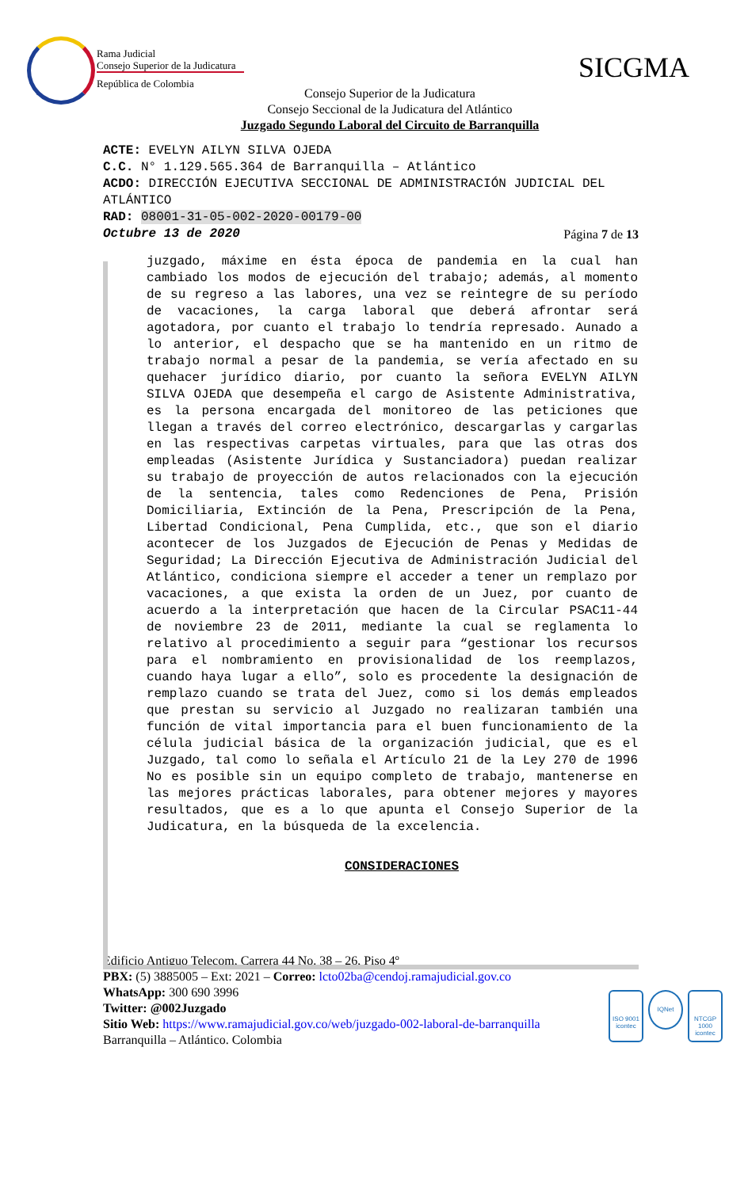Rama Judicial
Consejo Superior de la Judicatura
República de Colombia
SICGMA
Consejo Superior de la Judicatura
Consejo Seccional de la Judicatura del Atlántico
Juzgado Segundo Laboral del Circuito de Barranquilla
ACTE: EVELYN AILYN SILVA OJEDA
C.C. N° 1.129.565.364 de Barranquilla – Atlántico
ACDO: DIRECCIÓN EJECUTIVA SECCIONAL DE ADMINISTRACIÓN JUDICIAL DEL ATLÁNTICO
RAD: 08001-31-05-002-2020-00179-00
Octubre 13 de 2020 Página 7 de 13
juzgado, máxime en ésta época de pandemia en la cual han cambiado los modos de ejecución del trabajo; además, al momento de su regreso a las labores, una vez se reintegre de su período de vacaciones, la carga laboral que deberá afrontar será agotadora, por cuanto el trabajo lo tendría represado. Aunado a lo anterior, el despacho que se ha mantenido en un ritmo de trabajo normal a pesar de la pandemia, se vería afectado en su quehacer jurídico diario, por cuanto la señora EVELYN AILYN SILVA OJEDA que desempeña el cargo de Asistente Administrativa, es la persona encargada del monitoreo de las peticiones que llegan a través del correo electrónico, descargarlas y cargarlas en las respectivas carpetas virtuales, para que las otras dos empleadas (Asistente Jurídica y Sustanciadora) puedan realizar su trabajo de proyección de autos relacionados con la ejecución de la sentencia, tales como Redenciones de Pena, Prisión Domiciliaria, Extinción de la Pena, Prescripción de la Pena, Libertad Condicional, Pena Cumplida, etc., que son el diario acontecer de los Juzgados de Ejecución de Penas y Medidas de Seguridad; La Dirección Ejecutiva de Administración Judicial del Atlántico, condiciona siempre el acceder a tener un remplazo por vacaciones, a que exista la orden de un Juez, por cuanto de acuerdo a la interpretación que hacen de la Circular PSAC11-44 de noviembre 23 de 2011, mediante la cual se reglamenta lo relativo al procedimiento a seguir para “gestionar los recursos para el nombramiento en provisionalidad de los reemplazos, cuando haya lugar a ello”, solo es procedente la designación de remplazo cuando se trata del Juez, como si los demás empleados que prestan su servicio al Juzgado no realizaran también una función de vital importancia para el buen funcionamiento de la célula judicial básica de la organización judicial, que es el Juzgado, tal como lo señala el Artículo 21 de la Ley 270 de 1996 No es posible sin un equipo completo de trabajo, mantenerse en las mejores prácticas laborales, para obtener mejores y mayores resultados, que es a lo que apunta el Consejo Superior de la Judicatura, en la búsqueda de la excelencia.
CONSIDERACIONES
Edificio Antiguo Telecom, Carrera 44 No. 38 – 26, Piso 4º
PBX: (5) 3885005 – Ext: 2021 – Correo: lcto02ba@cendoj.ramajudicial.gov.co
WhatsApp: 300 690 3996
Twitter: @002Juzgado
Sitio Web: https://www.ramajudicial.gov.co/web/juzgado-002-laboral-de-barranquilla
Barranquilla – Atlántico. Colombia
ISO 9001
icontec
IQNet
NTCGP 1000
icontec